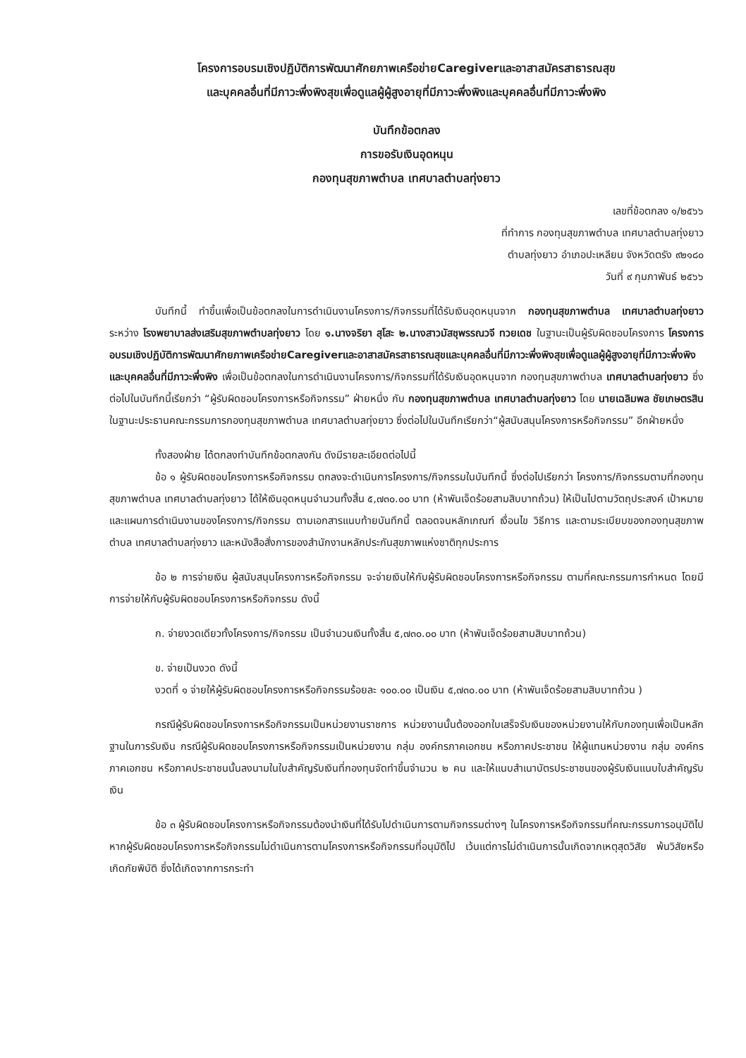โครงการอบรมเชิงปฏิบัติการพัฒนาศักยภาพเครือข่ายCaregiverและอาสาสมัครสาธารณสุข
และบุคคลอื่นที่มีภาวะพึ่งพิงสุขเพื่อดูแลผู้ผู้สูงอายุที่มีภาวะพึ่งพิงและบุคคลอื่นที่มีภาวะพึ่งพิง
บันทึกข้อตกลง
การขอรับเงินอุดหนุน
กองทุนสุขภาพตำบล เทศบาลตำบลทุ่งยาว
เลขที่ข้อตกลง ๑/๒๕๖๖
ที่ทำการ กองทุนสุขภาพตำบล เทศบาลตำบลทุ่งยาว
ตำบลทุ่งยาว อำเภอปะเหลียน จังหวัดตรัง ๙๒๑๘๐
วันที่ ๙ กุมภาพันธ์ ๒๕๖๖
บันทึกนี้ ทำขึ้นเพื่อเป็นข้อตกลงในการดำเนินงานโครงการ/กิจกรรมที่ได้รับเงินอุดหนุนจาก กองทุนสุขภาพตำบล เทศบาลตำบลทุ่งยาว ระหว่าง โรงพยาบาลส่งเสริมสุขภาพตำบลทุ่งยาว โดย ๑.นางจริยา สุโสะ ๒.นางสาวมัสชุพรรณวจี ทวยเดช ในฐานะเป็นผู้รับผิดชอบโครงการ โครงการอบรมเชิงปฏิบัติการพัฒนาศักยภาพเครือข่ายCaregiverและอาสาสมัครสาธารณสุขและบุคคลอื่นที่มีภาวะพึ่งพิงสุขเพื่อดูแลผู้ผู้สูงอายุที่มีภาวะพึ่งพิงและบุคคลอื่นที่มีภาวะพึ่งพิง เพื่อเป็นข้อตกลงในการดำเนินงานโครงการ/กิจกรรมที่ได้รับเงินอุดหนุนจาก กองทุนสุขภาพตำบล เทศบาลตำบลทุ่งยาว ซึ่งต่อไปในบันทึกนี้เรียกว่า “ผู้รับผิดชอบโครงการหรือกิจกรรม” ฝ่ายหนึ่ง กับ กองทุนสุขภาพตำบล เทศบาลตำบลทุ่งยาว โดย นายเฉลิมพล ชัยเกษตรสิน ในฐานะประธานคณะกรรมการกองทุนสุขภาพตำบล เทศบาลตำบลทุ่งยาว ซึ่งต่อไปในบันทึกเรียกว่า“ผู้สนับสนุนโครงการหรือกิจกรรม” อีกฝ่ายหนึ่ง
ทั้งสองฝ่าย ได้ตกลงทำบันทึกข้อตกลงกัน ดังมีรายละเอียดต่อไปนี้
ข้อ ๑ ผู้รับผิดชอบโครงการหรือกิจกรรม ตกลงจะดำเนินการโครงการ/กิจกรรมในบันทึกนี้ ซึ่งต่อไปเรียกว่า โครงการ/กิจกรรมตามที่กองทุนสุขภาพตำบล เทศบาลตำบลทุ่งยาว ได้ให้เงินอุดหนุนจำนวนทั้งสิ้น ๕,๗๓๐.๐๐ บาท (ห้าพันเจ็ดร้อยสามสิบบาทถ้วน) ให้เป็นไปตามวัตถุประสงค์ เป้าหมาย และแผนการดำเนินงานของโครงการ/กิจกรรม ตามเอกสารแนบท้ายบันทึกนี้ ตลอดจนหลักเกณฑ์ เงื่อนไข วิธีการ และตามระเบียบของกองทุนสุขภาพตำบล เทศบาลตำบลทุ่งยาว และหนังสือสั่งการของสำนักงานหลักประกันสุขภาพแห่งชาติทุกประการ
ข้อ ๒ การจ่ายเงิน ผู้สนับสนุนโครงการหรือกิจกรรม จะจ่ายเงินให้กับผู้รับผิดชอบโครงการหรือกิจกรรม ตามที่คณะกรรมการกำหนด โดยมีการจ่ายให้กับผู้รับผิดชอบโครงการหรือกิจกรรม ดังนี้
ก. จ่ายงวดเดียวทั้งโครงการ/กิจกรรม เป็นจำนวนเงินทั้งสิ้น ๕,๗๓๐.๐๐ บาท (ห้าพันเจ็ดร้อยสามสิบบาทถ้วน)
ข. จ่ายเป็นงวด ดังนี้
งวดที่ ๑ จ่ายให้ผู้รับผิดชอบโครงการหรือกิจกรรมร้อยละ ๑๐๐.๐๐ เป็นเงิน ๕,๗๓๐.๐๐ บาท (ห้าพันเจ็ดร้อยสามสิบบาทถ้วน )
กรณีผู้รับผิดชอบโครงการหรือกิจกรรมเป็นหน่วยงานราชการ หน่วยงานนั้นต้องออกใบเสร็จรับเงินของหน่วยงานให้กับกองทุนเพื่อเป็นหลักฐานในการรับเงิน กรณีผู้รับผิดชอบโครงการหรือกิจกรรมเป็นหน่วยงาน กลุ่ม องค์กรภาคเอกชน หรือภาคประชาชน ให้ผู้แทนหน่วยงาน กลุ่ม องค์กรภาคเอกชน หรือภาคประชาชนนั้นลงนามในใบสำคัญรับเงินที่กองทุนจัดทำขึ้นจำนวน ๒ คน และให้แนบสำเนาบัตรประชาชนของผู้รับเงินแนบใบสำคัญรับเงิน
ข้อ ๓ ผู้รับผิดชอบโครงการหรือกิจกรรมต้องนำเงินที่ได้รับไปดำเนินการตามกิจกรรมต่างๆ ในโครงการหรือกิจกรรมที่คณะกรรมการอนุมัติไป หากผู้รับผิดชอบโครงการหรือกิจกรรมไม่ดำเนินการตามโครงการหรือกิจกรรมที่อนุมัติไป เว้นแต่การไม่ดำเนินการนั้นเกิดจากเหตุสุดวิสัย พ้นวิสัยหรือเกิดภัยพิบัติ ซึ่งได้เกิดจากการกระทำ